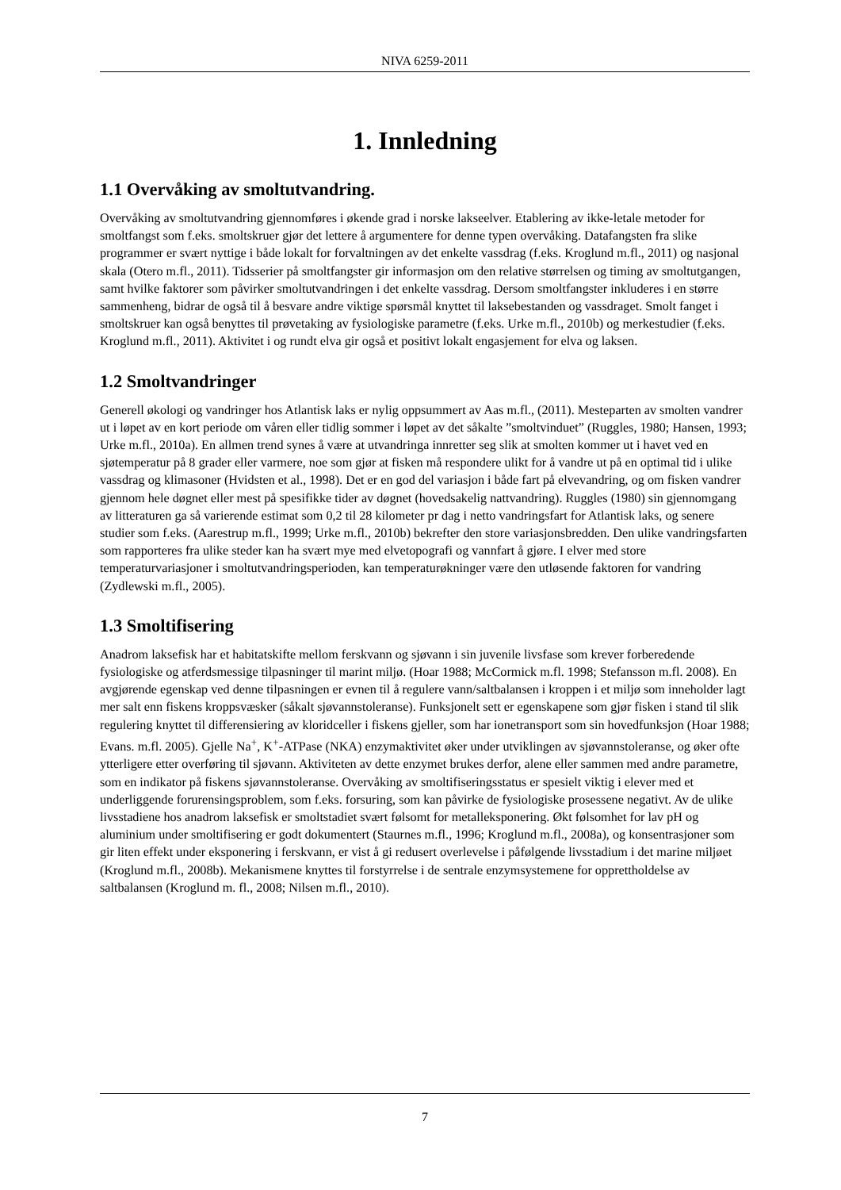NIVA 6259-2011
1. Innledning
1.1 Overvåking av smoltutvandring.
Overvåking av smoltutvandring gjennomføres i økende grad i norske lakseelver. Etablering av ikke-letale metoder for smoltfangst som f.eks. smoltskruer gjør det lettere å argumentere for denne typen overvåking. Datafangsten fra slike programmer er svært nyttige i både lokalt for forvaltningen av det enkelte vassdrag (f.eks. Kroglund m.fl., 2011) og nasjonal skala (Otero m.fl., 2011). Tidsserier på smoltfangster gir informasjon om den relative størrelsen og timing av smoltutgangen, samt hvilke faktorer som påvirker smoltutvandringen i det enkelte vassdrag. Dersom smoltfangster inkluderes i en større sammenheng, bidrar de også til å besvare andre viktige spørsmål knyttet til laksebestanden og vassdraget. Smolt fanget i smoltskruer kan også benyttes til prøvetaking av fysiologiske parametre (f.eks. Urke m.fl., 2010b) og merkestudier (f.eks. Kroglund m.fl., 2011). Aktivitet i og rundt elva gir også et positivt lokalt engasjement for elva og laksen.
1.2 Smoltvandringer
Generell økologi og vandringer hos Atlantisk laks er nylig oppsummert av Aas m.fl., (2011). Mesteparten av smolten vandrer ut i løpet av en kort periode om våren eller tidlig sommer i løpet av det såkalte ”smoltvinduet” (Ruggles, 1980; Hansen, 1993; Urke m.fl., 2010a). En allmen trend synes å være at utvandringa innretter seg slik at smolten kommer ut i havet ved en sjøtemperatur på 8 grader eller varmere, noe som gjør at fisken må respondere ulikt for å vandre ut på en optimal tid i ulike vassdrag og klimasoner (Hvidsten et al., 1998). Det er en god del variasjon i både fart på elvevandring, og om fisken vandrer gjennom hele døgnet eller mest på spesifikke tider av døgnet (hovedsakelig nattvandring). Ruggles (1980) sin gjennomgang av litteraturen ga så varierende estimat som 0,2 til 28 kilometer pr dag i netto vandringsfart for Atlantisk laks, og senere studier som f.eks. (Aarestrup m.fl., 1999; Urke m.fl., 2010b) bekrefter den store variasjonsbredden. Den ulike vandringsfarten som rapporteres fra ulike steder kan ha svært mye med elvetopografi og vannfart å gjøre. I elver med store temperaturvariasjoner i smoltutvandringsperioden, kan temperaturøkninger være den utløsende faktoren for vandring (Zydlewski m.fl., 2005).
1.3 Smoltifisering
Anadrom laksefisk har et habitatskifte mellom ferskvann og sjøvann i sin juvenile livsfase som krever forberedende fysiologiske og atferdsmessige tilpasninger til marint miljø. (Hoar 1988; McCormick m.fl. 1998; Stefansson m.fl. 2008). En avgjørende egenskap ved denne tilpasningen er evnen til å regulere vann/saltbalansen i kroppen i et miljø som inneholder lagt mer salt enn fiskens kroppsvæsker (såkalt sjøvannstoleranse). Funksjonelt sett er egenskapene som gjør fisken i stand til slik regulering knyttet til differensiering av kloridceller i fiskens gjeller, som har ionetransport som sin hovedfunksjon (Hoar 1988; Evans. m.fl. 2005). Gjelle Na<sup>+</sup>, K<sup>+</sup>-ATPase (NKA) enzymaktivitet øker under utviklingen av sjøvannstoleranse, og øker ofte ytterligere etter overføring til sjøvann. Aktiviteten av dette enzymet brukes derfor, alene eller sammen med andre parametre, som en indikator på fiskens sjøvannstoleranse. Overvåking av smoltifiseringsstatus er spesielt viktig i elever med et underliggende forurensingsproblem, som f.eks. forsuring, som kan påvirke de fysiologiske prosessene negativt. Av de ulike livsstadiene hos anadrom laksefisk er smoltstadiet svært følsomt for metalleksponering. Økt følsomhet for lav pH og aluminium under smoltifisering er godt dokumentert (Staurnes m.fl., 1996; Kroglund m.fl., 2008a), og konsentrasjoner som gir liten effekt under eksponering i ferskvann, er vist å gi redusert overlevelse i påfølgende livsstadium i det marine miljøet (Kroglund m.fl., 2008b). Mekanismene knyttes til forstyrrelse i de sentrale enzymsystemene for opprettholdelse av saltbalansen (Kroglund m. fl., 2008; Nilsen m.fl., 2010).
7